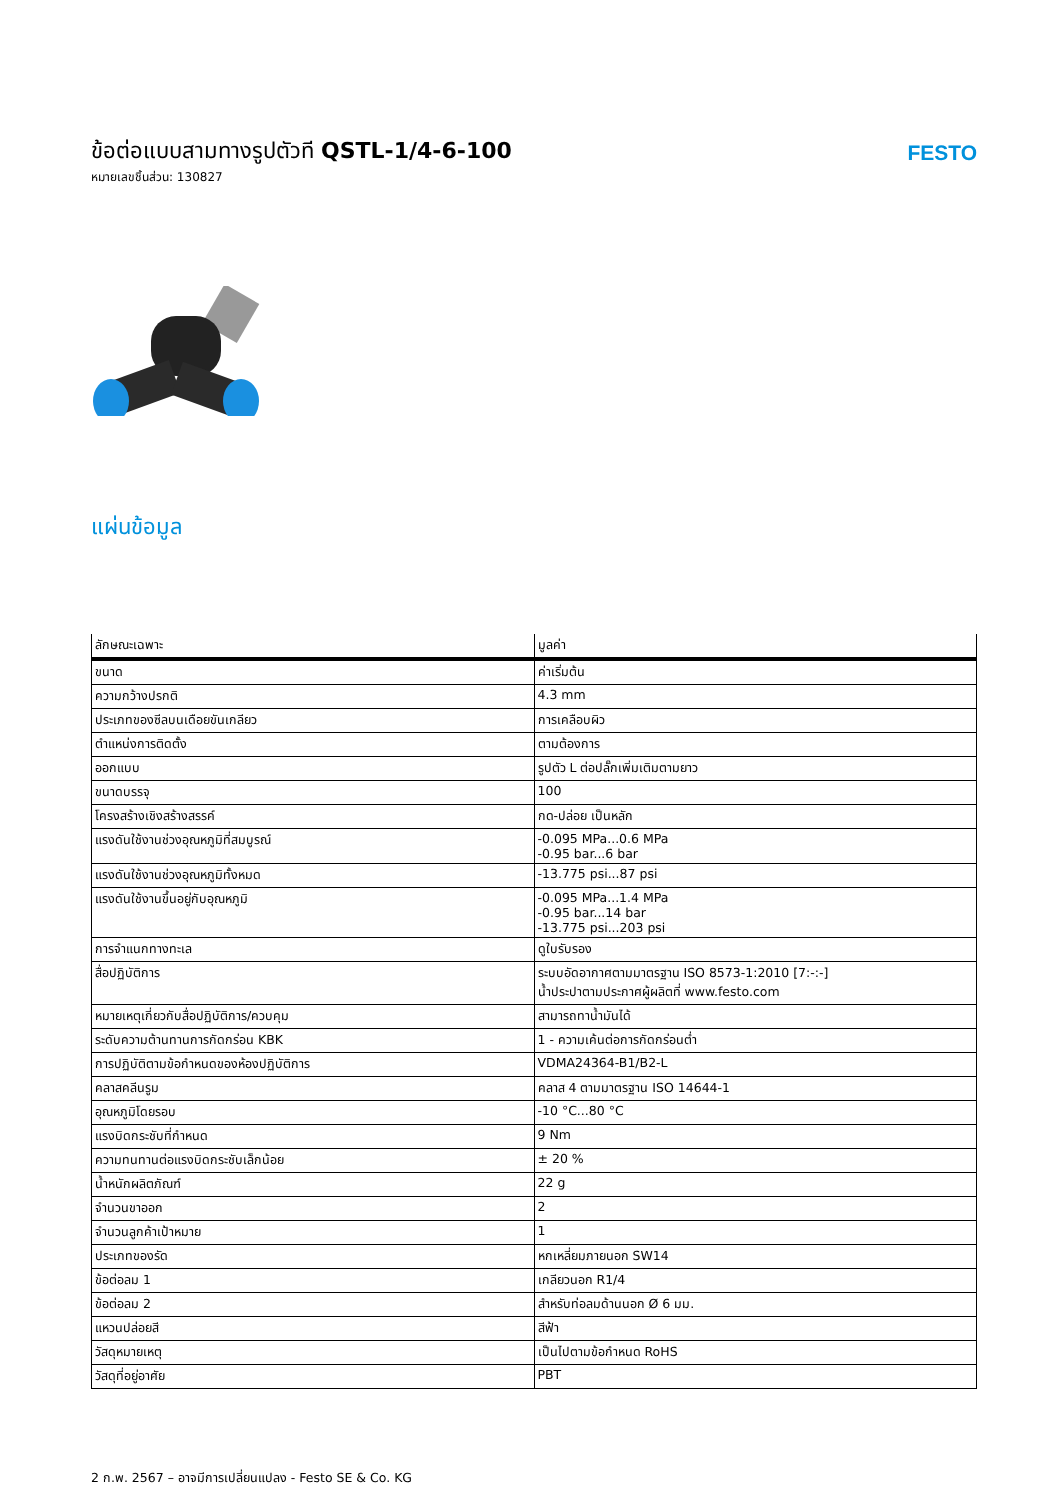ข้อต่อแบบสามทางรูปตัวที QSTL-1/4-6-100
หมายเลขชิ้นส่วน: 130827
FESTO
แผ่นข้อมูล
| ลักษณะเฉพาะ | มูลค่า |
| --- | --- |
| ขนาด | ค่าเริ่มต้น |
| ความกว้างปรกติ | 4.3 mm |
| ประเภทของซีลบนเดือยขันเกลียว | การเคลือบผิว |
| ตำแหน่งการติดตั้ง | ตามต้องการ |
| ออกแบบ | รูปตัว L ต่อปลั๊กเพิ่มเติมตามยาว |
| ขนาดบรรจุ | 100 |
| โครงสร้างเชิงสร้างสรรค์ | กด-ปล่อย เป็นหลัก |
| แรงดันใช้งานช่วงอุณหภูมิที่สมบูรณ์ | -0.095 MPa...0.6 MPa -0.95 bar...6 bar |
| แรงดันใช้งานช่วงอุณหภูมิทั้งหมด | -13.775 psi...87 psi |
| แรงดันใช้งานขึ้นอยู่กับอุณหภูมิ | -0.095 MPa...1.4 MPa -0.95 bar...14 bar -13.775 psi...203 psi |
| การจำแนกทางทะเล | ดูใบรับรอง |
| สื่อปฏิบัติการ | ระบบอัดอากาศตามมาตรฐาน ISO 8573-1:2010 [7:-:-] น้ำประปาตามประกาศผู้ผลิตที่ www.festo.com |
| หมายเหตุเกี่ยวกับสื่อปฏิบัติการ/ควบคุม | สามารถทาน้ำมันได้ |
| ระดับความต้านทานการกัดกร่อน KBK | 1 - ความเค้นต่อการกัดกร่อนต่ำ |
| การปฏิบัติตามข้อกำหนดของห้องปฏิบัติการ | VDMA24364-B1/B2-L |
| คลาสคลีนรูม | คลาส 4 ตามมาตรฐาน ISO 14644-1 |
| อุณหภูมิโดยรอบ | -10 °C...80 °C |
| แรงบิดกระชับที่กำหนด | 9 Nm |
| ความทนทานต่อแรงบิดกระชับเล็กน้อย | ± 20 % |
| น้ำหนักผลิตภัณฑ์ | 22 g |
| จำนวนขาออก | 2 |
| จำนวนลูกค้าเป้าหมาย | 1 |
| ประเภทของรัด | หกเหลี่ยมภายนอก SW14 |
| ข้อต่อลม 1 | เกลียวนอก R1/4 |
| ข้อต่อลม 2 | สำหรับท่อลมด้านนอก Ø 6 มม. |
| แหวนปล่อยสี | สีฟ้า |
| วัสดุหมายเหตุ | เป็นไปตามข้อกำหนด RoHS |
| วัสดุที่อยู่อาศัย | PBT |
2 ก.พ. 2567 – อาจมีการเปลี่ยนแปลง - Festo SE & Co. KG